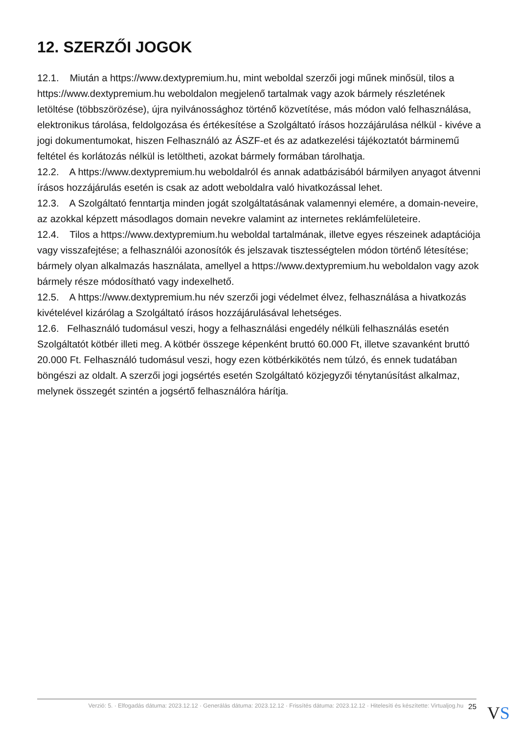12. SZERZŐI JOGOK
12.1. Miután a https://www.dextypremium.hu, mint weboldal szerzői jogi műnek minősül, tilos a https://www.dextypremium.hu weboldalon megjelenő tartalmak vagy azok bármely részletének letöltése (többszörözése), újra nyilvánossághoz történő közvetítése, más módon való felhasználása, elektronikus tárolása, feldolgozása és értékesítése a Szolgáltató írásos hozzájárulása nélkül - kivéve a jogi dokumentumokat, hiszen Felhasználó az ÁSZF-et és az adatkezelési tájékoztatót bárminemű feltétel és korlátozás nélkül is letöltheti, azokat bármely formában tárolhatja.
12.2. A https://www.dextypremium.hu weboldalról és annak adatbázisából bármilyen anyagot átvenni írásos hozzájárulás esetén is csak az adott weboldalra való hivatkozással lehet.
12.3. A Szolgáltató fenntartja minden jogát szolgáltatásának valamennyi elemére, a domain-neveire, az azokkal képzett másodlagos domain nevekre valamint az internetes reklámfelületeire.
12.4. Tilos a https://www.dextypremium.hu weboldal tartalmának, illetve egyes részeinek adaptációja vagy visszafejtése; a felhasználói azonosítók és jelszavak tisztességtelen módon történő létesítése; bármely olyan alkalmazás használata, amellyel a https://www.dextypremium.hu weboldalon vagy azok bármely része módosítható vagy indexelhető.
12.5. A https://www.dextypremium.hu név szerzői jogi védelmet élvez, felhasználása a hivatkozás kivételével kizárólag a Szolgáltató írásos hozzájárulásával lehetséges.
12.6. Felhasználó tudomásul veszi, hogy a felhasználási engedély nélküli felhasználás esetén Szolgáltatót kötbér illeti meg. A kötbér összege képenként bruttó 60.000 Ft, illetve szavanként bruttó 20.000 Ft. Felhasználó tudomásul veszi, hogy ezen kötbérkikötés nem túlzó, és ennek tudatában böngészi az oldalt. A szerzői jogi jogsértés esetén Szolgáltató közjegyzői ténytanúsítást alkalmaz, melynek összegét szintén a jogsértő felhasználóra hárítja.
Verzió: 5. · Elfogadás dátuma: 2023.12.12 · Generálás dátuma: 2023.12.12 · Frissítés dátuma: 2023.12.12 · Hitelesíti és készítette: Virtualjog.hu 25
VS